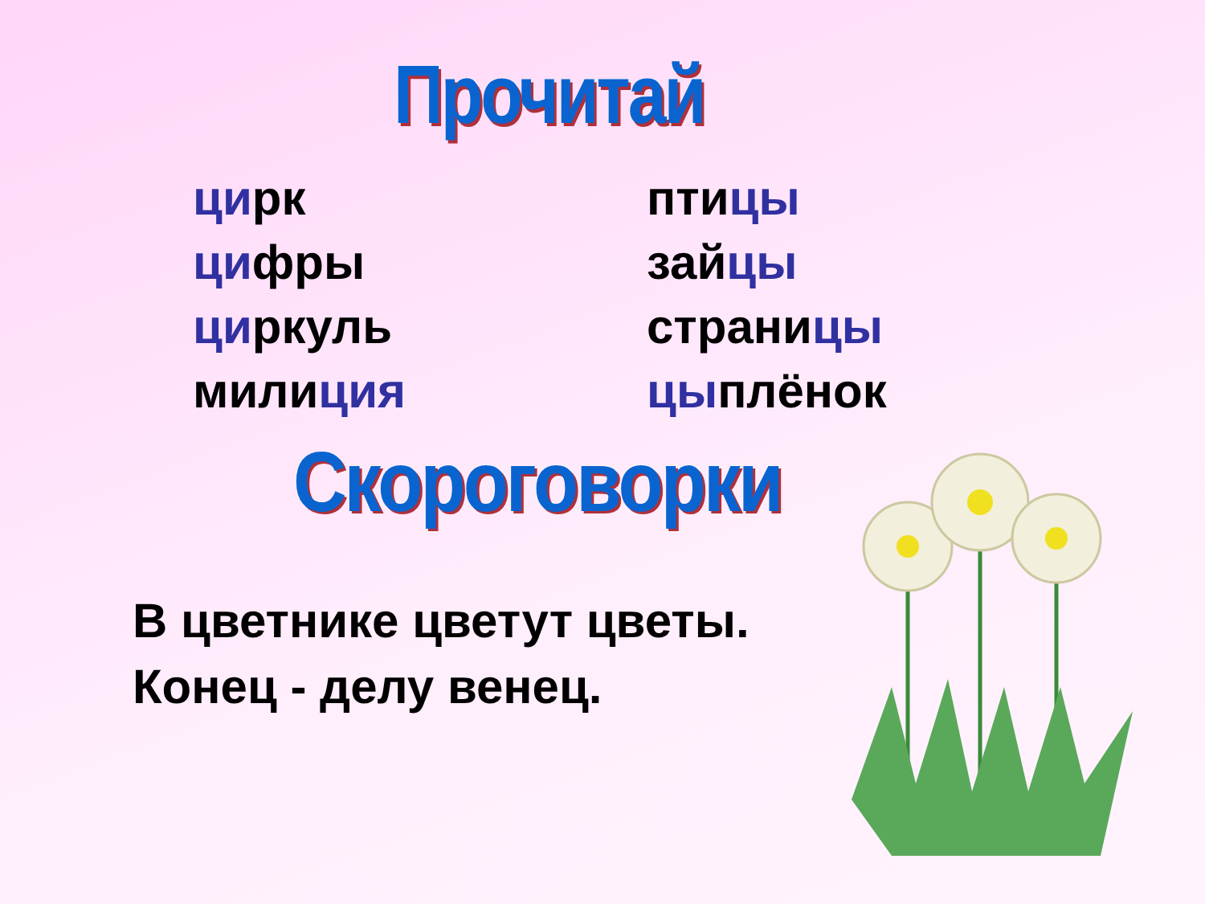Прочитай
цирк
цифры
циркуль
милиция
птицы
зайцы
страницы
цыплёнок
Скороговорки
В цветнике цветут цветы.
Конец - делу венец.